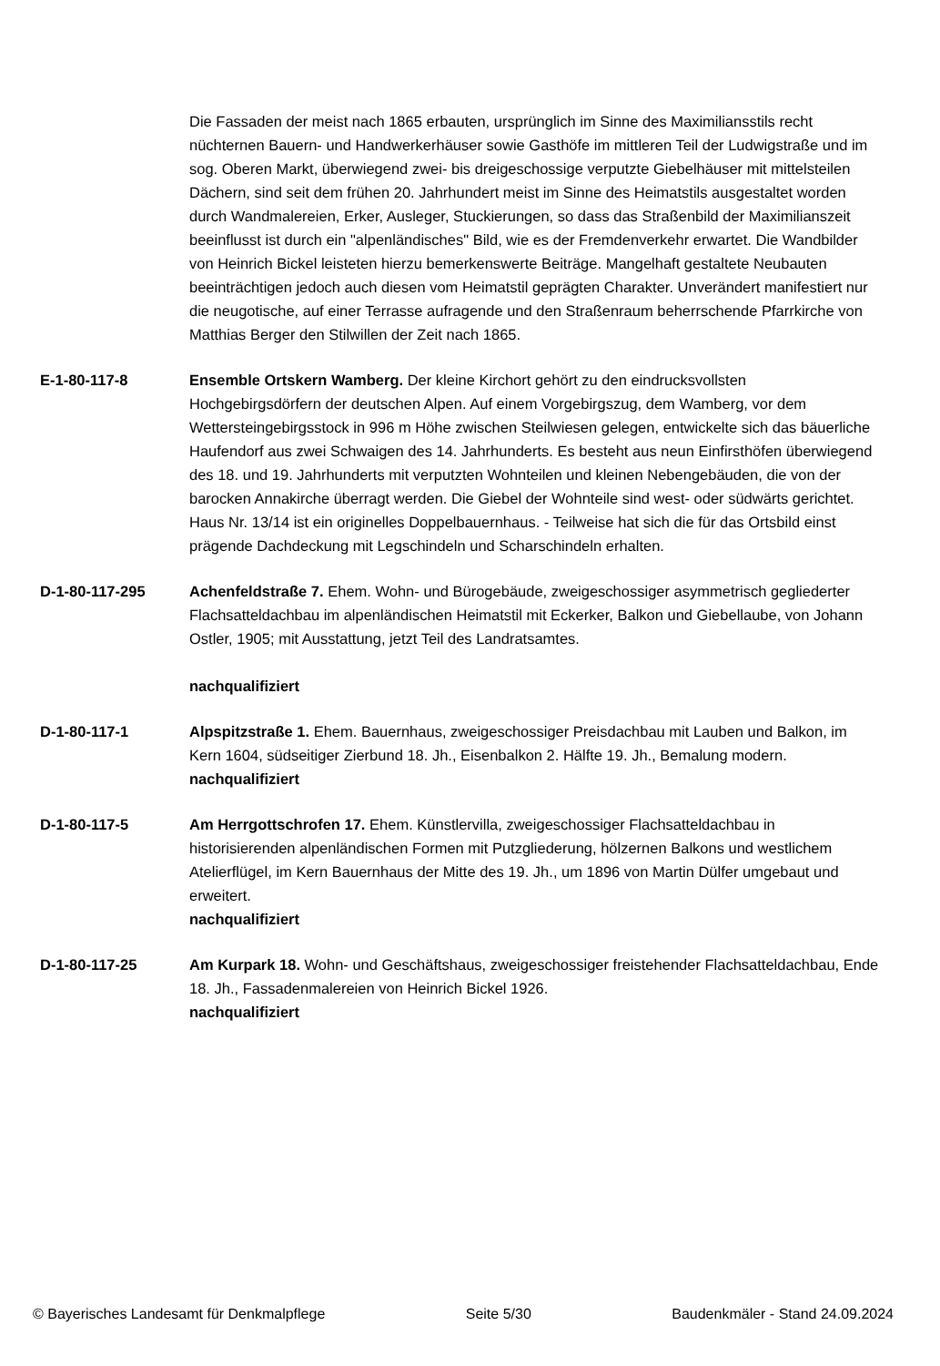Die Fassaden der meist nach 1865 erbauten, ursprünglich im Sinne des Maximiliansstils recht nüchternen Bauern- und Handwerkerhäuser sowie Gasthöfe im mittleren Teil der Ludwigstraße und im sog. Oberen Markt, überwiegend zwei- bis dreigeschossige verputzte Giebelhäuser mit mittelsteilen Dächern, sind seit dem frühen 20. Jahrhundert meist im Sinne des Heimatstils ausgestaltet worden durch Wandmalereien, Erker, Ausleger, Stuckierungen, so dass das Straßenbild der Maximilianszeit beeinflusst ist durch ein "alpenländisches" Bild, wie es der Fremdenverkehr erwartet. Die Wandbilder von Heinrich Bickel leisteten hierzu bemerkenswerte Beiträge. Mangelhaft gestaltete Neubauten beeinträchtigen jedoch auch diesen vom Heimatstil geprägten Charakter. Unverändert manifestiert nur die neugotische, auf einer Terrasse aufragende und den Straßenraum beherrschende Pfarrkirche von Matthias Berger den Stilwillen der Zeit nach 1865.
E-1-80-117-8 Ensemble Ortskern Wamberg. Der kleine Kirchort gehört zu den eindrucksvollsten Hochgebirgsdörfern der deutschen Alpen. Auf einem Vorgebirgszug, dem Wamberg, vor dem Wettersteingebirgsstock in 996 m Höhe zwischen Steilwiesen gelegen, entwickelte sich das bäuerliche Haufendorf aus zwei Schwaigen des 14. Jahrhunderts. Es besteht aus neun Einfirsthöfen überwiegend des 18. und 19. Jahrhunderts mit verputzten Wohnteilen und kleinen Nebengebäuden, die von der barocken Annakirche überragt werden. Die Giebel der Wohnteile sind west- oder südwärts gerichtet. Haus Nr. 13/14 ist ein originelles Doppelbauernhaus. - Teilweise hat sich die für das Ortsbild einst prägende Dachdeckung mit Legschindeln und Scharschindeln erhalten.
D-1-80-117-295 Achenfeldstraße 7. Ehem. Wohn- und Bürogebäude, zweigeschossiger asymmetrisch gegliederter Flachsatteldachbau im alpenländischen Heimatstil mit Eckerker, Balkon und Giebellaube, von Johann Ostler, 1905; mit Ausstattung, jetzt Teil des Landratsamtes.
nachqualifiziert
D-1-80-117-1 Alpspitzstraße 1. Ehem. Bauernhaus, zweigeschossiger Preisdachbau mit Lauben und Balkon, im Kern 1604, südseitiger Zierbund 18. Jh., Eisenbalkon 2. Hälfte 19. Jh., Bemalung modern.
nachqualifiziert
D-1-80-117-5 Am Herrgottschrofen 17. Ehem. Künstlervilla, zweigeschossiger Flachsatteldachbau in historisierenden alpenländischen Formen mit Putzgliederung, hölzernen Balkons und westlichem Atelierflügel, im Kern Bauernhaus der Mitte des 19. Jh., um 1896 von Martin Dülfer umgebaut und erweitert.
nachqualifiziert
D-1-80-117-25 Am Kurpark 18. Wohn- und Geschäftshaus, zweigeschossiger freistehender Flachsatteldachbau, Ende 18. Jh., Fassadenmalereien von Heinrich Bickel 1926.
nachqualifiziert
© Bayerisches Landesamt für Denkmalpflege Seite 5/30 Baudenkmäler - Stand 24.09.2024